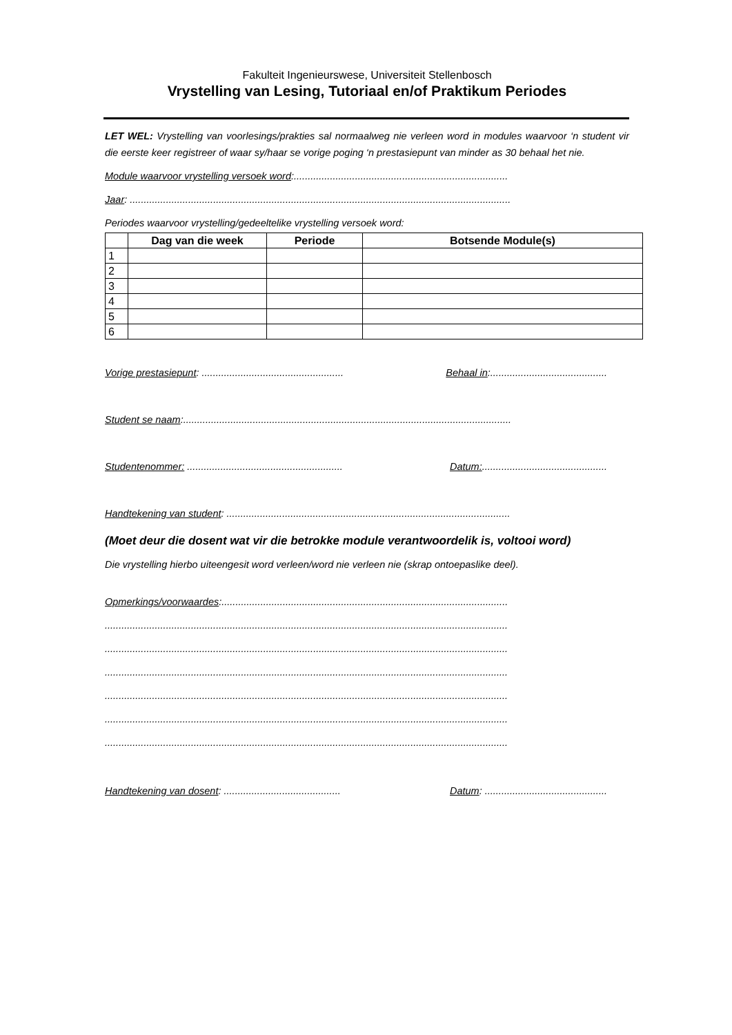Fakulteit Ingenieurswese, Universiteit Stellenbosch
Vrystelling van Lesing, Tutoriaal en/of Praktikum Periodes
LET WEL: Vrystelling van voorlesings/prakties sal normaalweg nie verleen word in modules waarvoor ‘n student vir die eerste keer registreer of waar sy/haar se vorige poging ‘n prestasiepunt van minder as 30 behaal het nie.
Module waarvoor vrystelling versoek word:.............................................................................
Jaar: .........................................................................................................................................
Periodes waarvoor vrystelling/gedeeltelike vrystelling versoek word:
| | Dag van die week | Periode | Botsende Module(s) |
| --- | --- | --- | --- |
| 1 | | | |
| 2 | | | |
| 3 | | | |
| 4 | | | |
| 5 | | | |
| 6 | | | |
Vorige prestasiepunt: ................................................... Behaal in:..........................................
Student se naam:......................................................................................................................
Studentenommer: ........................................................ Datum:.............................................
Handtekening van student: ......................................................................................................
(Moet deur die dosent wat vir die betrokke module verantwoordelik is, voltooi word)
Die vrystelling hierbo uiteengesit word verleen/word nie verleen nie (skrap ontoepaslike deel).
Opmerkings/voorwaardes:.......................................................................................................
.................................................................................................................................................
.................................................................................................................................................
.................................................................................................................................................
.................................................................................................................................................
.................................................................................................................................................
.................................................................................................................................................
Handtekening van dosent: .......................................... Datum: ............................................